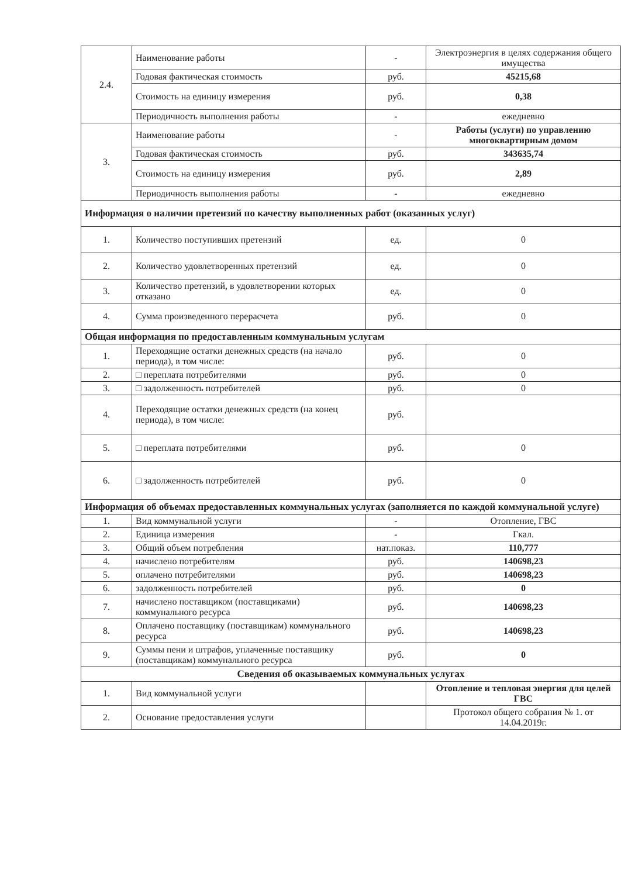| 2.4. | Наименование работы | - | Электроэнергия в целях содержания общего имущества |
| | Годовая фактическая стоимость | руб. | 45215,68 |
| | Стоимость на единицу измерения | руб. | 0,38 |
| | Периодичность выполнения работы | - | ежедневно |
| 3. | Наименование работы | - | Работы (услуги) по управлению многоквартирным домом |
| | Годовая фактическая стоимость | руб. | 343635,74 |
| | Стоимость на единицу измерения | руб. | 2,89 |
| | Периодичность выполнения работы | - | ежедневно |
| Информация о наличии претензий по качеству выполненных работ (оказанных услуг) | | | |
| 1. | Количество поступивших претензий | ед. | 0 |
| 2. | Количество удовлетворенных претензий | ед. | 0 |
| 3. | Количество претензий, в удовлетворении которых отказано | ед. | 0 |
| 4. | Сумма произведенного перерасчета | руб. | 0 |
| Общая информация по предоставленным коммунальным услугам | | | |
| 1. | Переходящие остатки денежных средств (на начало периода), в том числе: | руб. | 0 |
| 2. | □ переплата потребителями | руб. | 0 |
| 3. | □ задолженность потребителей | руб. | 0 |
| 4. | Переходящие остатки денежных средств (на конец периода), в том числе: | руб. | |
| 5. | □ переплата потребителями | руб. | 0 |
| 6. | □ задолженность потребителей | руб. | 0 |
| Информация об объемах предоставленных коммунальных услугах (заполняется по каждой коммунальной услуге) | | | |
| 1. | Вид коммунальной услуги | - | Отопление, ГВС |
| 2. | Единица измерения | - | Гкал. |
| 3. | Общий объем потребления | нат.показ. | 110,777 |
| 4. | начислено потребителям | руб. | 140698,23 |
| 5. | оплачено потребителями | руб. | 140698,23 |
| 6. | задолженность потребителей | руб. | 0 |
| 7. | начислено поставщиком (поставщиками) коммунального ресурса | руб. | 140698,23 |
| 8. | Оплачено поставщику (поставщикам) коммунального ресурса | руб. | 140698,23 |
| 9. | Суммы пени и штрафов, уплаченные поставщику (поставщикам) коммунального ресурса | руб. | 0 |
| Сведения об оказываемых коммунальных услугах | | | |
| 1. | Вид коммунальной услуги | | Отопление и тепловая энергия для целей ГВС |
| 2. | Основание предоставления услуги | | Протокол общего собрания № 1. от 14.04.2019г. |